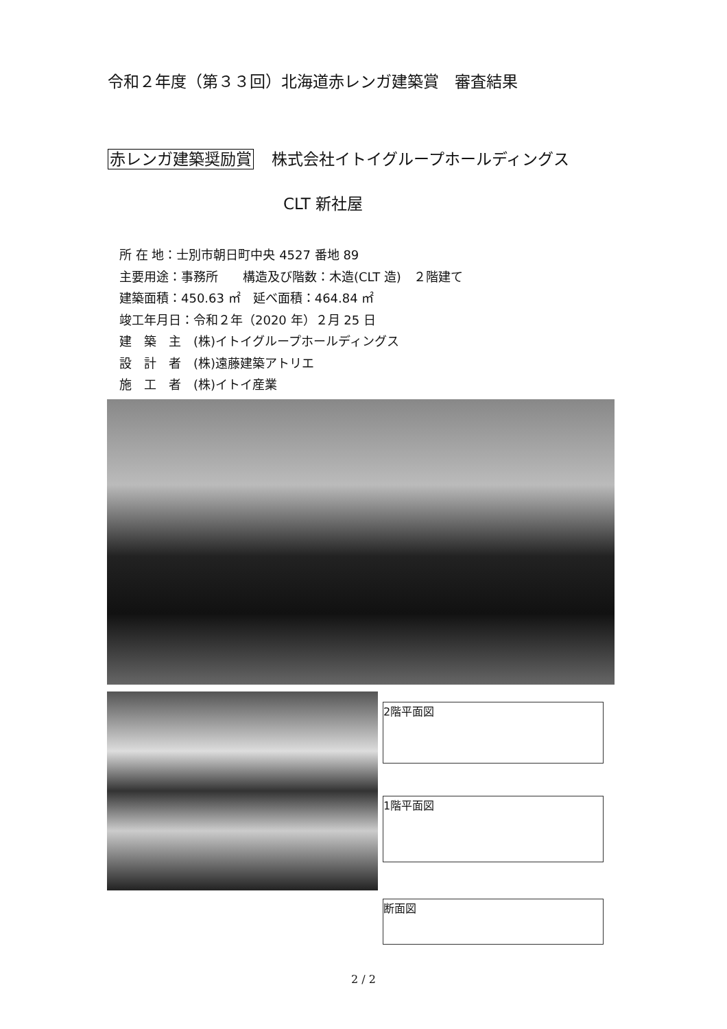令和２年度（第３３回）北海道赤レンガ建築賞　審査結果
赤レンガ建築奨励賞 株式会社イトイグループホールディングス
CLT 新社屋
所 在 地：士別市朝日町中央 4527 番地 89
主要用途：事務所　　構造及び階数：木造(CLT 造)　２階建て
建築面積：450.63 ㎡　延べ面積：464.84 ㎡
竣工年月日：令和２年（2020 年）２月 25 日
建　築　主　(株)イトイグループホールディングス
設　計　者　(株)遠藤建築アトリエ
施　工　者　(株)イトイ産業
2階平面図
1階平面図
断面図
2 / 2